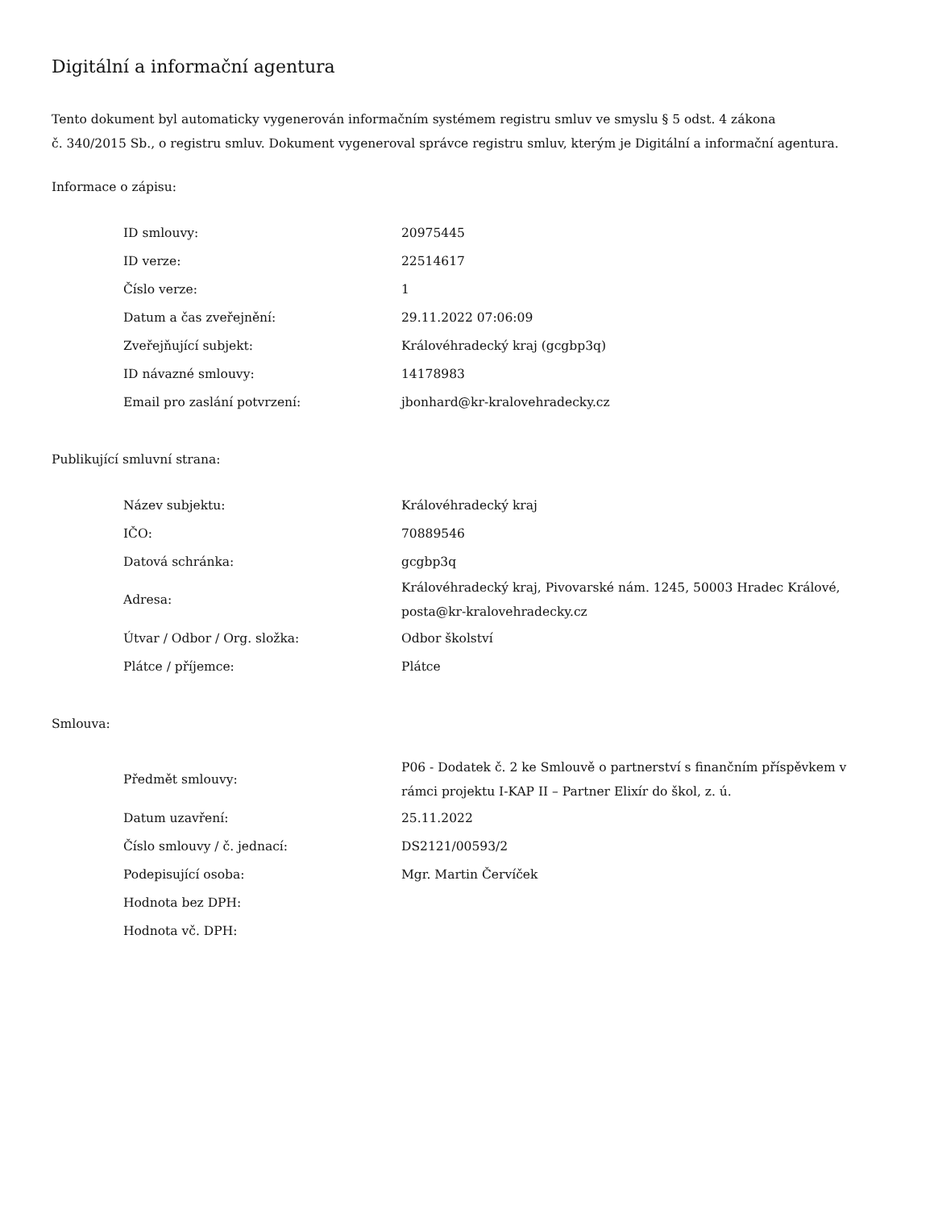Digitální a informační agentura
Tento dokument byl automaticky vygenerován informačním systémem registru smluv ve smyslu § 5 odst. 4 zákona
č. 340/2015 Sb., o registru smluv. Dokument vygeneroval správce registru smluv, kterým je Digitální a informační agentura.
Informace o zápisu:
| ID smlouvy: | 20975445 |
| ID verze: | 22514617 |
| Číslo verze: | 1 |
| Datum a čas zveřejnění: | 29.11.2022 07:06:09 |
| Zveřejňující subjekt: | Královéhradecký kraj (gcgbp3q) |
| ID návazné smlouvy: | 14178983 |
| Email pro zaslání potvrzení: | jbonhard@kr-kralovehradecky.cz |
Publikující smluvní strana:
| Název subjektu: | Královéhradecký kraj |
| IČO: | 70889546 |
| Datová schránka: | gcgbp3q |
| Adresa: | Královéhradecký kraj, Pivovarské nám. 1245, 50003 Hradec Králové, posta@kr-kralovehradecky.cz |
| Útvar / Odbor / Org. složka: | Odbor školství |
| Plátce / příjemce: | Plátce |
Smlouva:
| Předmět smlouvy: | P06 - Dodatek č. 2 ke Smlouvě o partnerství s finančním příspěvkem v rámci projektu I-KAP II – Partner Elixír do škol, z. ú. |
| Datum uzavření: | 25.11.2022 |
| Číslo smlouvy / č. jednací: | DS2121/00593/2 |
| Podepisující osoba: | Mgr. Martin Červíček |
| Hodnota bez DPH: | |
| Hodnota vč. DPH: | |